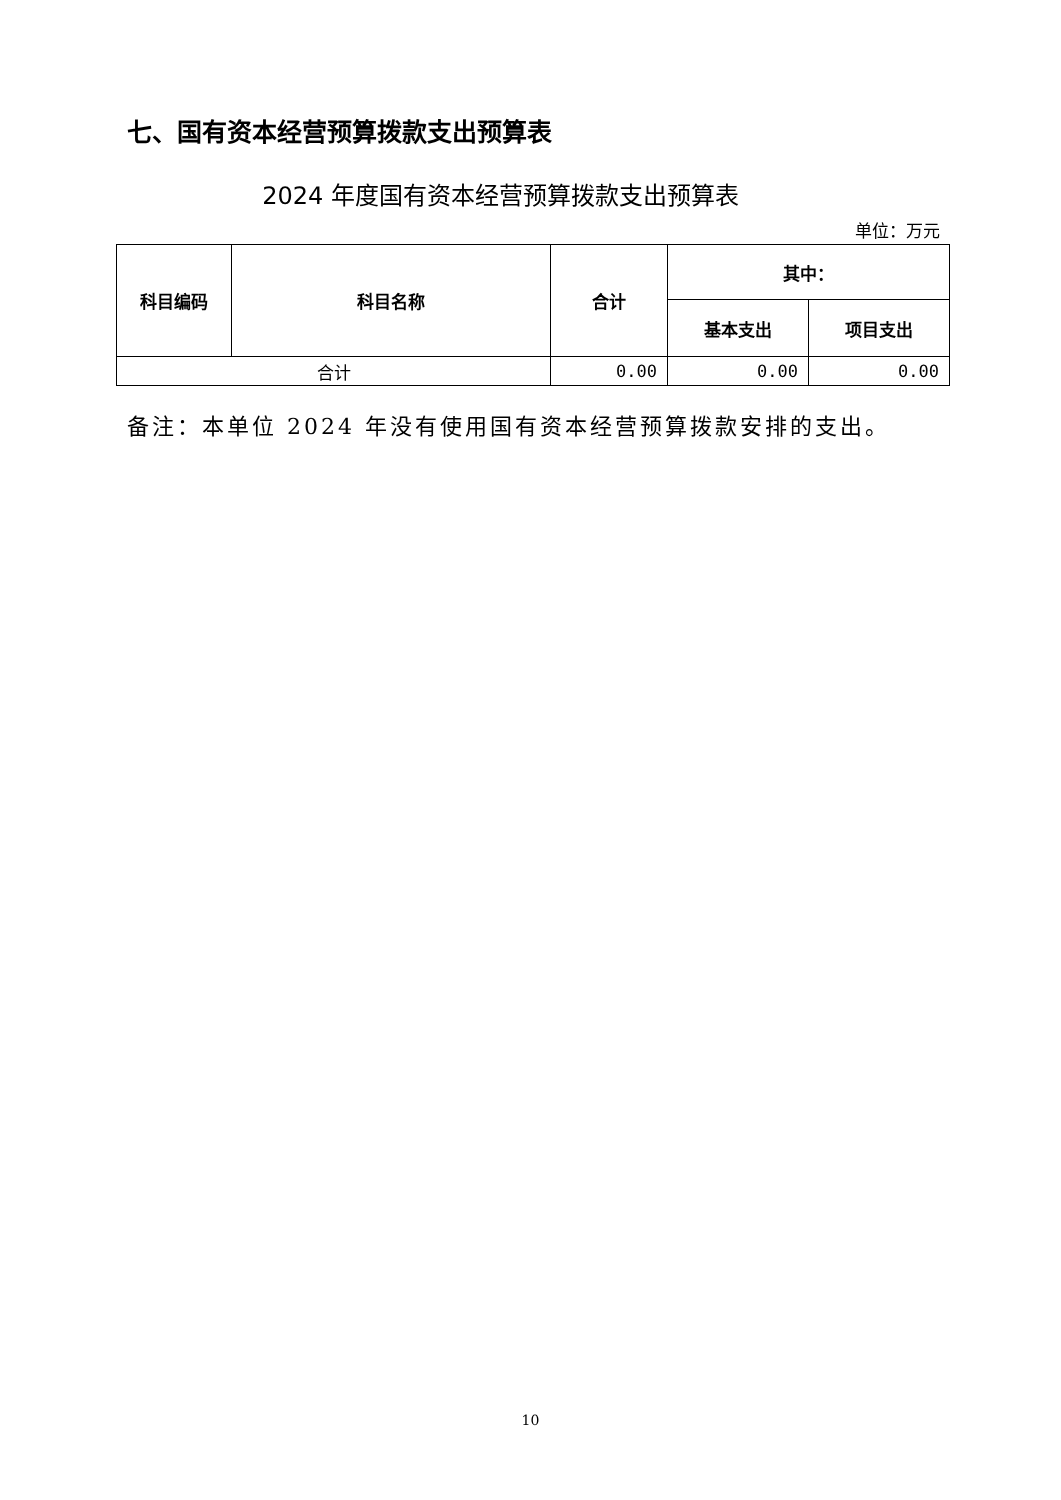七、国有资本经营预算拨款支出预算表
2024 年度国有资本经营预算拨款支出预算表
单位：万元
| 科目编码 | 科目名称 | 合计 | 其中： | |
| --- | --- | --- | --- | --- |
| | | | 基本支出 | 项目支出 |
| 合计 | | 0.00 | 0.00 | 0.00 |
备注：本单位 2024 年没有使用国有资本经营预算拨款安排的支出。
10